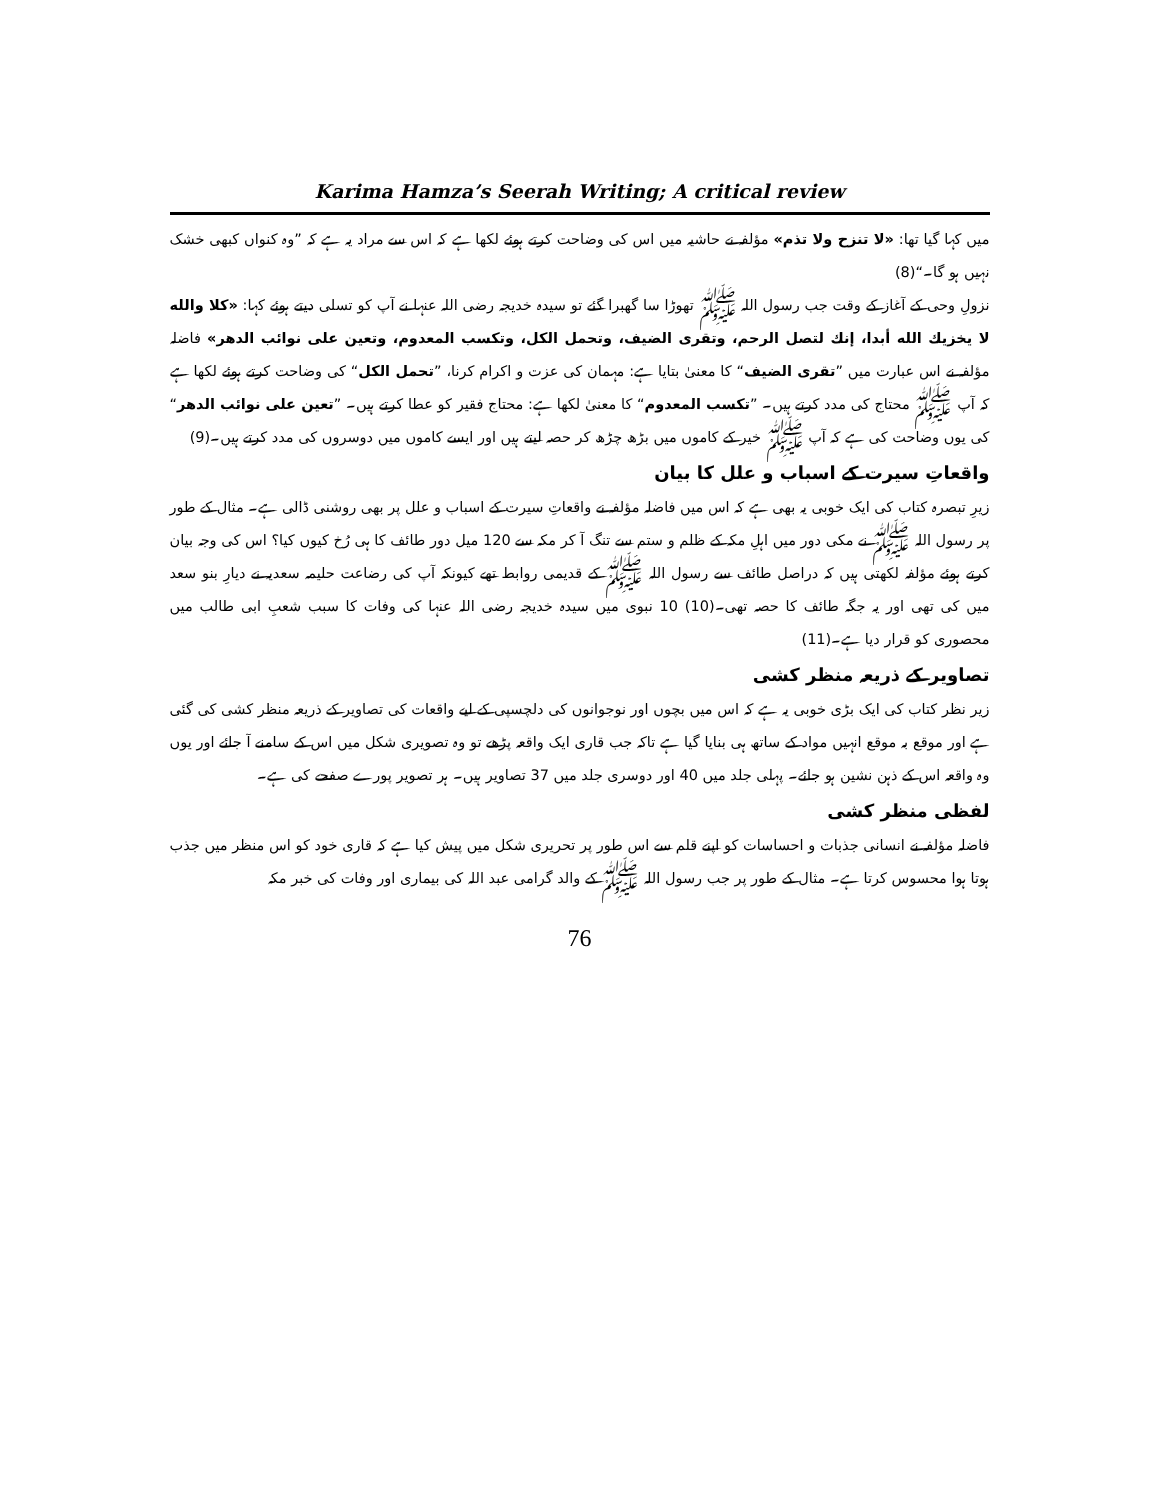Karima Hamza’s Seerah Writing; A critical review
میں کہا گیا تھا: «لا تنزح ولا تذم» مؤلفہ نے حاشیہ میں اس کی وضاحت کرتے ہوئے لکھا ہے کہ اس سے مراد یہ ہے کہ ”وہ کنواں کبھی خشک نہیں ہو گا۔“(8)
نزولِ وحی کے آغاز کے وقت جب رسول اللہ ﷺ تھوڑا سا گھبرا گئے تو سیدہ خدیجہ رضی اللہ عنہا نے آپ کو تسلی دیتے ہوئے کہا: «كلا والله لا يخزيك الله أبدا، إنك لتصل الرحم، وتقرى الضيف، وتحمل الكل، وتكسب المعدوم، وتعين على نوائب الدهر» فاضلہ مؤلفہ نے اس عبارت میں ”تقرى الضيف“ کا معنیٰ بتایا ہے: مہمان کی عزت و اکرام کرنا، ”تحمل الكل“ کی وضاحت کرتے ہوئے لکھا ہے کہ آپ ﷺ محتاج کی مدد کرتے ہیں۔ ”تكسب المعدوم“ کا معنیٰ لکھا ہے: محتاج فقیر کو عطا کرتے ہیں۔ ”تعين على نوائب الدهر“ کی یوں وضاحت کی ہے کہ آپ ﷺ خیر کے کاموں میں بڑھ چڑھ کر حصہ لیتے ہیں اور ایسے کاموں میں دوسروں کی مدد کرتے ہیں۔(9)
واقعاتِ سیرت کے اسباب و علل کا بیان
زیرِ تبصرہ کتاب کی ایک خوبی یہ بھی ہے کہ اس میں فاضلہ مؤلفہ نے واقعاتِ سیرت کے اسباب و علل پر بھی روشنی ڈالی ہے۔ مثال کے طور پر رسول اللہ ﷺ نے مکی دور میں اہلِ مکہ کے ظلم و ستم سے تنگ آ کر مکہ سے 120 میل دور طائف کا ہی رُخ کیوں کیا؟ اس کی وجہ بیان کرتے ہوئے مؤلفہ لکھتی ہیں کہ دراصل طائف سے رسول اللہ ﷺ کے قدیمی روابط تھے کیونکہ آپ کی رضاعت حلیمہ سعدیہ نے دیارِ بنو سعد میں کی تھی اور یہ جگہ طائف کا حصہ تھی۔(10) 10 نبوی میں سیدہ خدیجہ رضی اللہ عنہا کی وفات کا سبب شعبِ ابی طالب میں محصوری کو قرار دیا ہے۔(11)
تصاویر کے ذریعہ منظر کشی
زیر نظر کتاب کی ایک بڑی خوبی یہ ہے کہ اس میں بچوں اور نوجوانوں کی دلچسپی کے لیے واقعات کی تصاویر کے ذریعہ منظر کشی کی گئی ہے اور موقع بہ موقع انہیں مواد کے ساتھ ہی بنایا گیا ہے تاکہ جب قاری ایک واقعہ پڑھے تو وہ تصویری شکل میں اس کے سامنے آ جائے اور یوں وہ واقعہ اس کے ذہن نشین ہو جائے۔ پہلی جلد میں 40 اور دوسری جلد میں 37 تصاویر ہیں۔ ہر تصویر پورے صفحے کی ہے۔
لفظی منظر کشی
فاضلہ مؤلفہ نے انسانی جذبات و احساسات کو اپنے قلم سے اس طور پر تحریری شکل میں پیش کیا ہے کہ قاری خود کو اس منظر میں جذب ہوتا ہوا محسوس کرتا ہے۔ مثال کے طور پر جب رسول اللہ ﷺ کے والد گرامی عبد اللہ کی بیماری اور وفات کی خبر مکہ
76